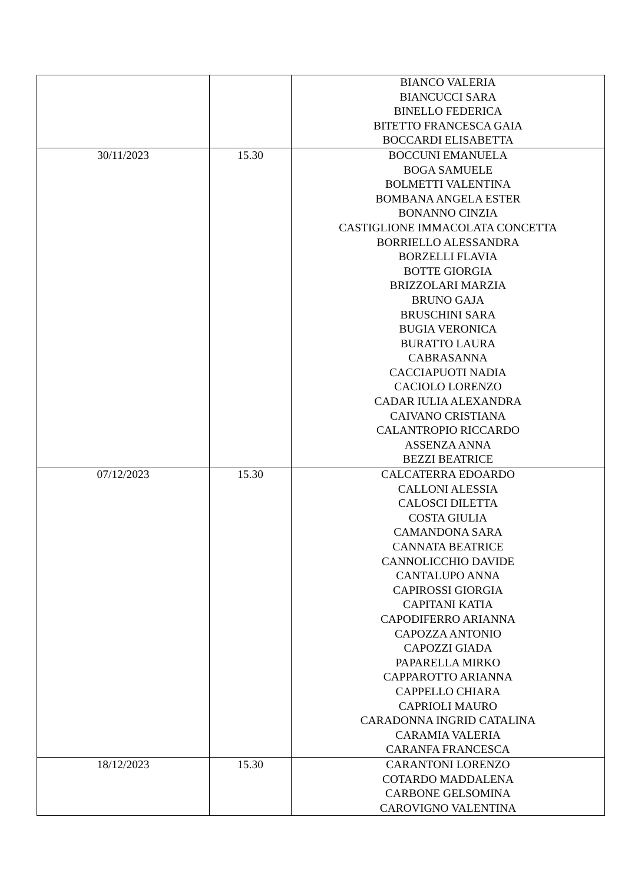| | | BIANCO VALERIA BIANCUCCI SARA BINELLO FEDERICA BITETTO FRANCESCA GAIA BOCCARDI ELISABETTA |
| 30/11/2023 | 15.30 | BOCCUNI EMANUELA BOGA SAMUELE BOLMETTI VALENTINA BOMBANA ANGELA ESTER BONANNO CINZIA CASTIGLIONE IMMACOLATA CONCETTA BORRIELLO ALESSANDRA BORZELLI FLAVIA BOTTE GIORGIA BRIZZOLARI MARZIA BRUNO GAJA BRUSCHINI SARA BUGIA VERONICA BURATTO LAURA CABRASANNA CACCIAPUOTI NADIA CACIOLO LORENZO CADAR IULIA ALEXANDRA CAIVANO CRISTIANA CALANTROPIO RICCARDO ASSENZA ANNA BEZZI BEATRICE |
| 07/12/2023 | 15.30 | CALCATERRA EDOARDO CALLONI ALESSIA CALOSCI DILETTA COSTA GIULIA CAMANDONA SARA CANNATA BEATRICE CANNOLICCHIO DAVIDE CANTALUPO ANNA CAPIROSSI GIORGIA CAPITANI KATIA CAPODIFERRO ARIANNA CAPOZZA ANTONIO CAPOZZI GIADA PAPARELLA MIRKO CAPPAROTTO ARIANNA CAPPELLO CHIARA CAPRIOLI MAURO CARADONNA INGRID CATALINA CARAMIA VALERIA CARANFA FRANCESCA |
| 18/12/2023 | 15.30 | CARANTONI LORENZO COTARDO MADDALENA CARBONE GELSOMINA CAROVIGNO VALENTINA |